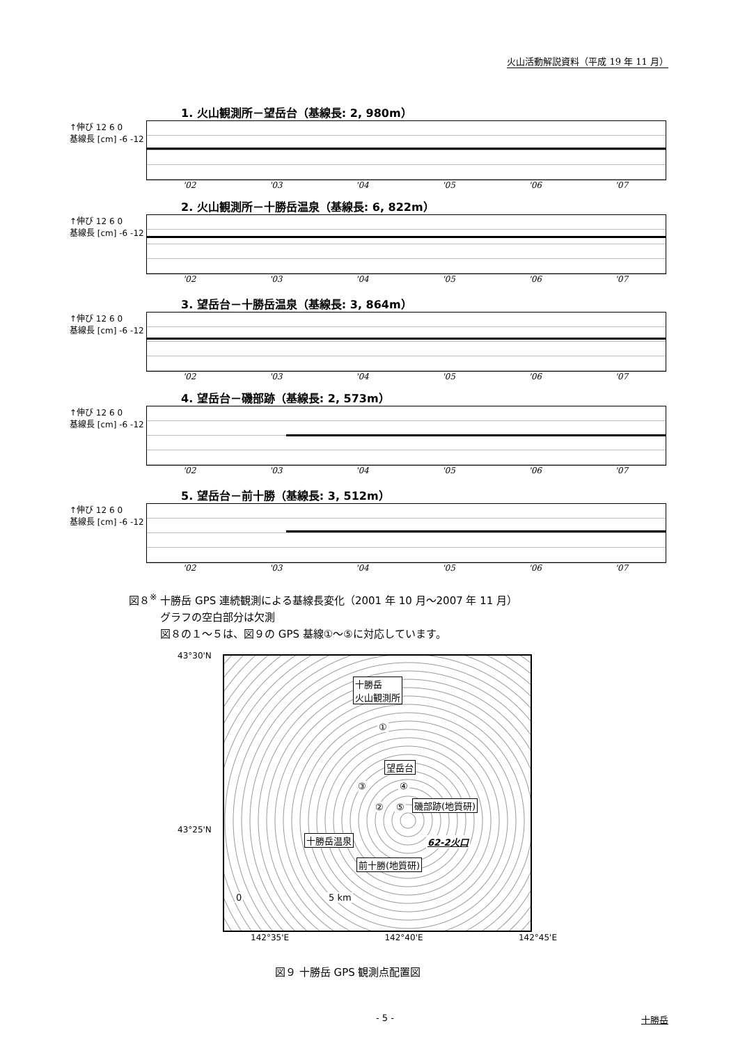火山活動解説資料（平成 19 年 11 月）
1. 火山観測所－望岳台（基線長: 2, 980m）
↑伸び 12 6 0
基線長 [cm] -6 -12
'02 '03 '04 '05 '06 '07
2. 火山観測所－十勝岳温泉（基線長: 6, 822m）
↑伸び 12 6 0
基線長 [cm] -6 -12
'02 '03 '04 '05 '06 '07
3. 望岳台－十勝岳温泉（基線長: 3, 864m）
↑伸び 12 6 0
基線長 [cm] -6 -12
'02 '03 '04 '05 '06 '07
4. 望岳台－磯部跡（基線長: 2, 573m）
↑伸び 12 6 0
基線長 [cm] -6 -12
'02 '03 '04 '05 '06 '07
5. 望岳台－前十勝（基線長: 3, 512m）
↑伸び 12 6 0
基線長 [cm] -6 -12
'02 '03 '04 '05 '06 '07
図８<sup>※</sup> 十勝岳 GPS 連続観測による基線長変化（2001 年 10 月～2007 年 11 月）
　　　グラフの空白部分は欠測
　　　図８の１～５は、図９の GPS 基線①～⑤に対応しています。
43°30'N
43°25'N
十勝岳
火山観測所
望岳台
磯部跡(地質研)
十勝岳温泉 62-2火口
前十勝(地質研)
①
②
③ ④
⑤
0 5 km
142°35'E 142°40'E 142°45'E
図９ 十勝岳 GPS 観測点配置図
- 5 - 十勝岳